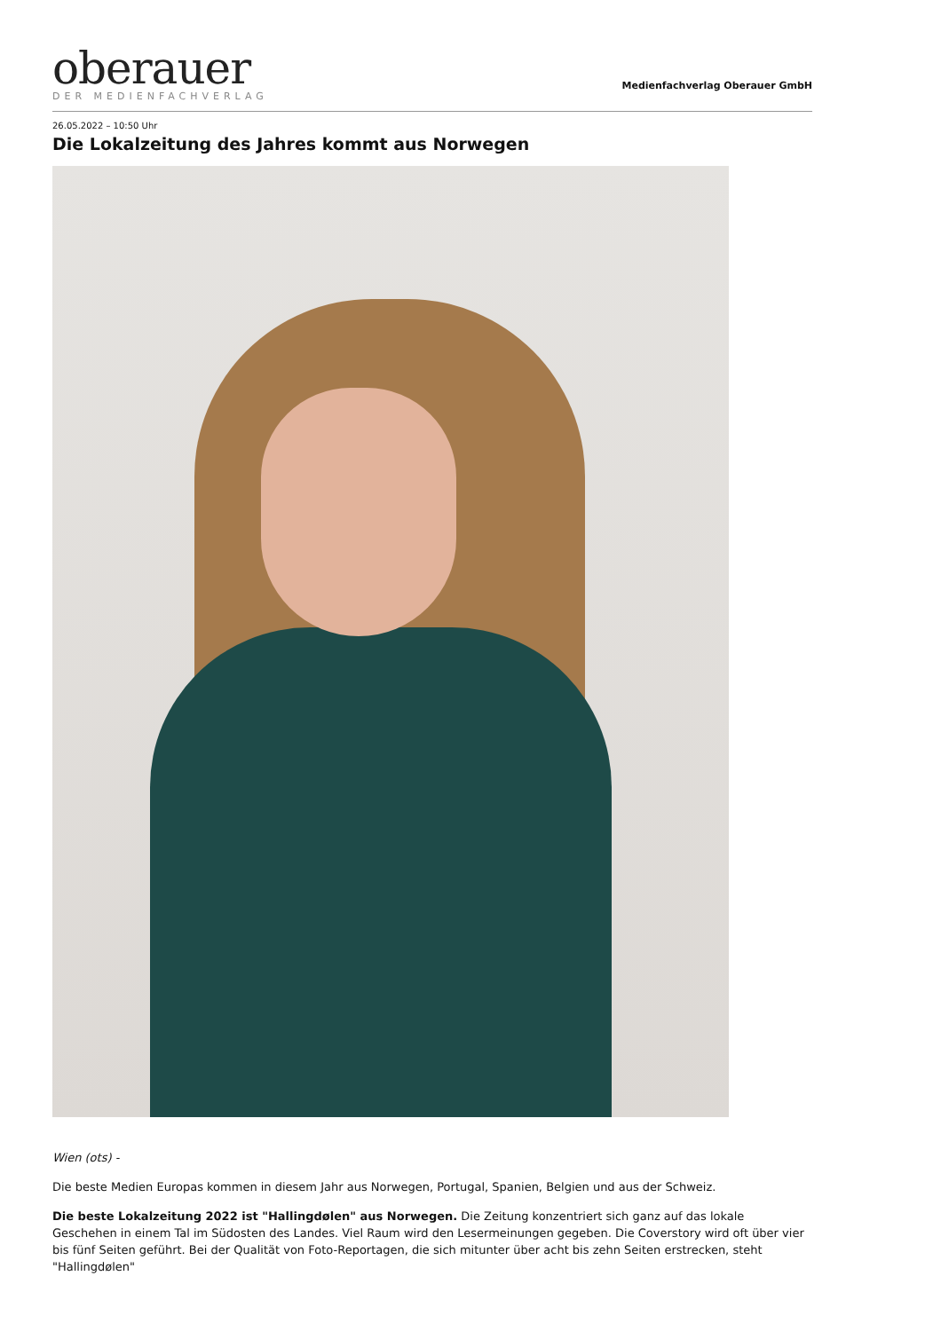oberauer
DER MEDIENFACHVERLAG
Medienfachverlag Oberauer GmbH
26.05.2022 – 10:50 Uhr
Die Lokalzeitung des Jahres kommt aus Norwegen
Wien (ots) -
Die beste Medien Europas kommen in diesem Jahr aus Norwegen, Portugal, Spanien, Belgien und aus der Schweiz.
Die beste Lokalzeitung 2022 ist "Hallingdølen" aus Norwegen. Die Zeitung konzentriert sich ganz auf das lokale Geschehen in einem Tal im Südosten des Landes. Viel Raum wird den Lesermeinungen gegeben. Die Coverstory wird oft über vier bis fünf Seiten geführt. Bei der Qualität von Foto-Reportagen, die sich mitunter über acht bis zehn Seiten erstrecken, steht "Hallingdølen"